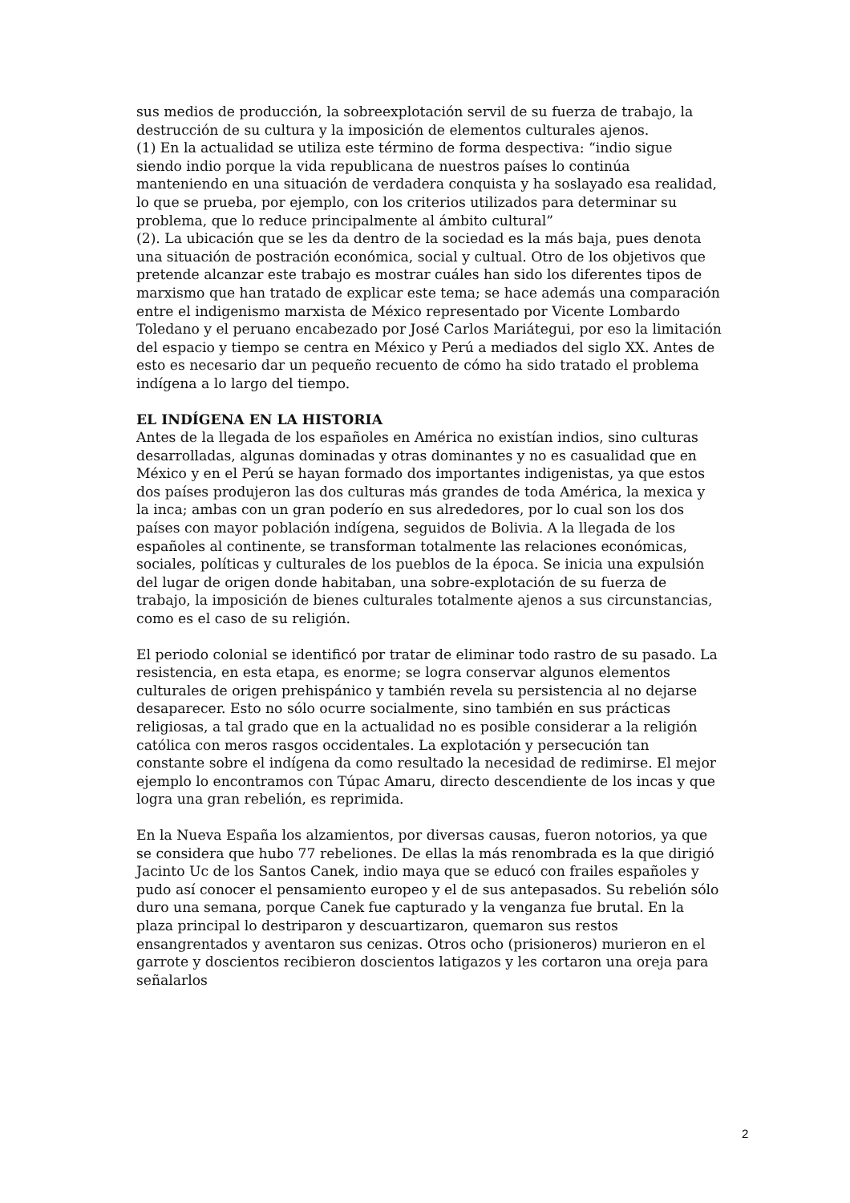sus medios de producción, la sobreexplotación servil de su fuerza de trabajo, la destrucción de su cultura y la imposición de elementos culturales ajenos.
(1) En la actualidad se utiliza este término de forma despectiva: “indio sigue siendo indio porque la vida republicana de nuestros países lo continúa manteniendo en una situación de verdadera conquista y ha soslayado esa realidad, lo que se prueba, por ejemplo, con los criterios utilizados para determinar su problema, que lo reduce principalmente al ámbito cultural”
(2). La ubicación que se les da dentro de la sociedad es la más baja, pues denota una situación de postración económica, social y cultual. Otro de los objetivos que pretende alcanzar este trabajo es mostrar cuáles han sido los diferentes tipos de marxismo que han tratado de explicar este tema; se hace además una comparación entre el indigenismo marxista de México representado por Vicente Lombardo Toledano y el peruano encabezado por José Carlos Mariátegui, por eso la limitación del espacio y tiempo se centra en México y Perú a mediados del siglo XX. Antes de esto es necesario dar un pequeño recuento de cómo ha sido tratado el problema indígena a lo largo del tiempo.
EL INDÍGENA EN LA HISTORIA
Antes de la llegada de los españoles en América no existían indios, sino culturas desarrolladas, algunas dominadas y otras dominantes y no es casualidad que en México y en el Perú se hayan formado dos importantes indigenistas, ya que estos dos países produjeron las dos culturas más grandes de toda América, la mexica y la inca; ambas con un gran poderío en sus alrededores, por lo cual son los dos países con mayor población indígena, seguidos de Bolivia. A la llegada de los españoles al continente, se transforman totalmente las relaciones económicas, sociales, políticas y culturales de los pueblos de la época. Se inicia una expulsión del lugar de origen donde habitaban, una sobre-explotación de su fuerza de trabajo, la imposición de bienes culturales totalmente ajenos a sus circunstancias, como es el caso de su religión.
El periodo colonial se identificó por tratar de eliminar todo rastro de su pasado. La resistencia, en esta etapa, es enorme; se logra conservar algunos elementos culturales de origen prehispánico y también revela su persistencia al no dejarse desaparecer. Esto no sólo ocurre socialmente, sino también en sus prácticas religiosas, a tal grado que en la actualidad no es posible considerar a la religión católica con meros rasgos occidentales. La explotación y persecución tan constante sobre el indígena da como resultado la necesidad de redimirse. El mejor ejemplo lo encontramos con Túpac Amaru, directo descendiente de los incas y que logra una gran rebelión, es reprimida.
En la Nueva España los alzamientos, por diversas causas, fueron notorios, ya que se considera que hubo 77 rebeliones. De ellas la más renombrada es la que dirigió Jacinto Uc de los Santos Canek, indio maya que se educó con frailes españoles y pudo así conocer el pensamiento europeo y el de sus antepasados. Su rebelión sólo duro una semana, porque Canek fue capturado y la venganza fue brutal. En la plaza principal lo destriparon y descuartizaron, quemaron sus restos ensangrentados y aventaron sus cenizas. Otros ocho (prisioneros) murieron en el garrote y doscientos recibieron doscientos latigazos y les cortaron una oreja para señalarlos
2